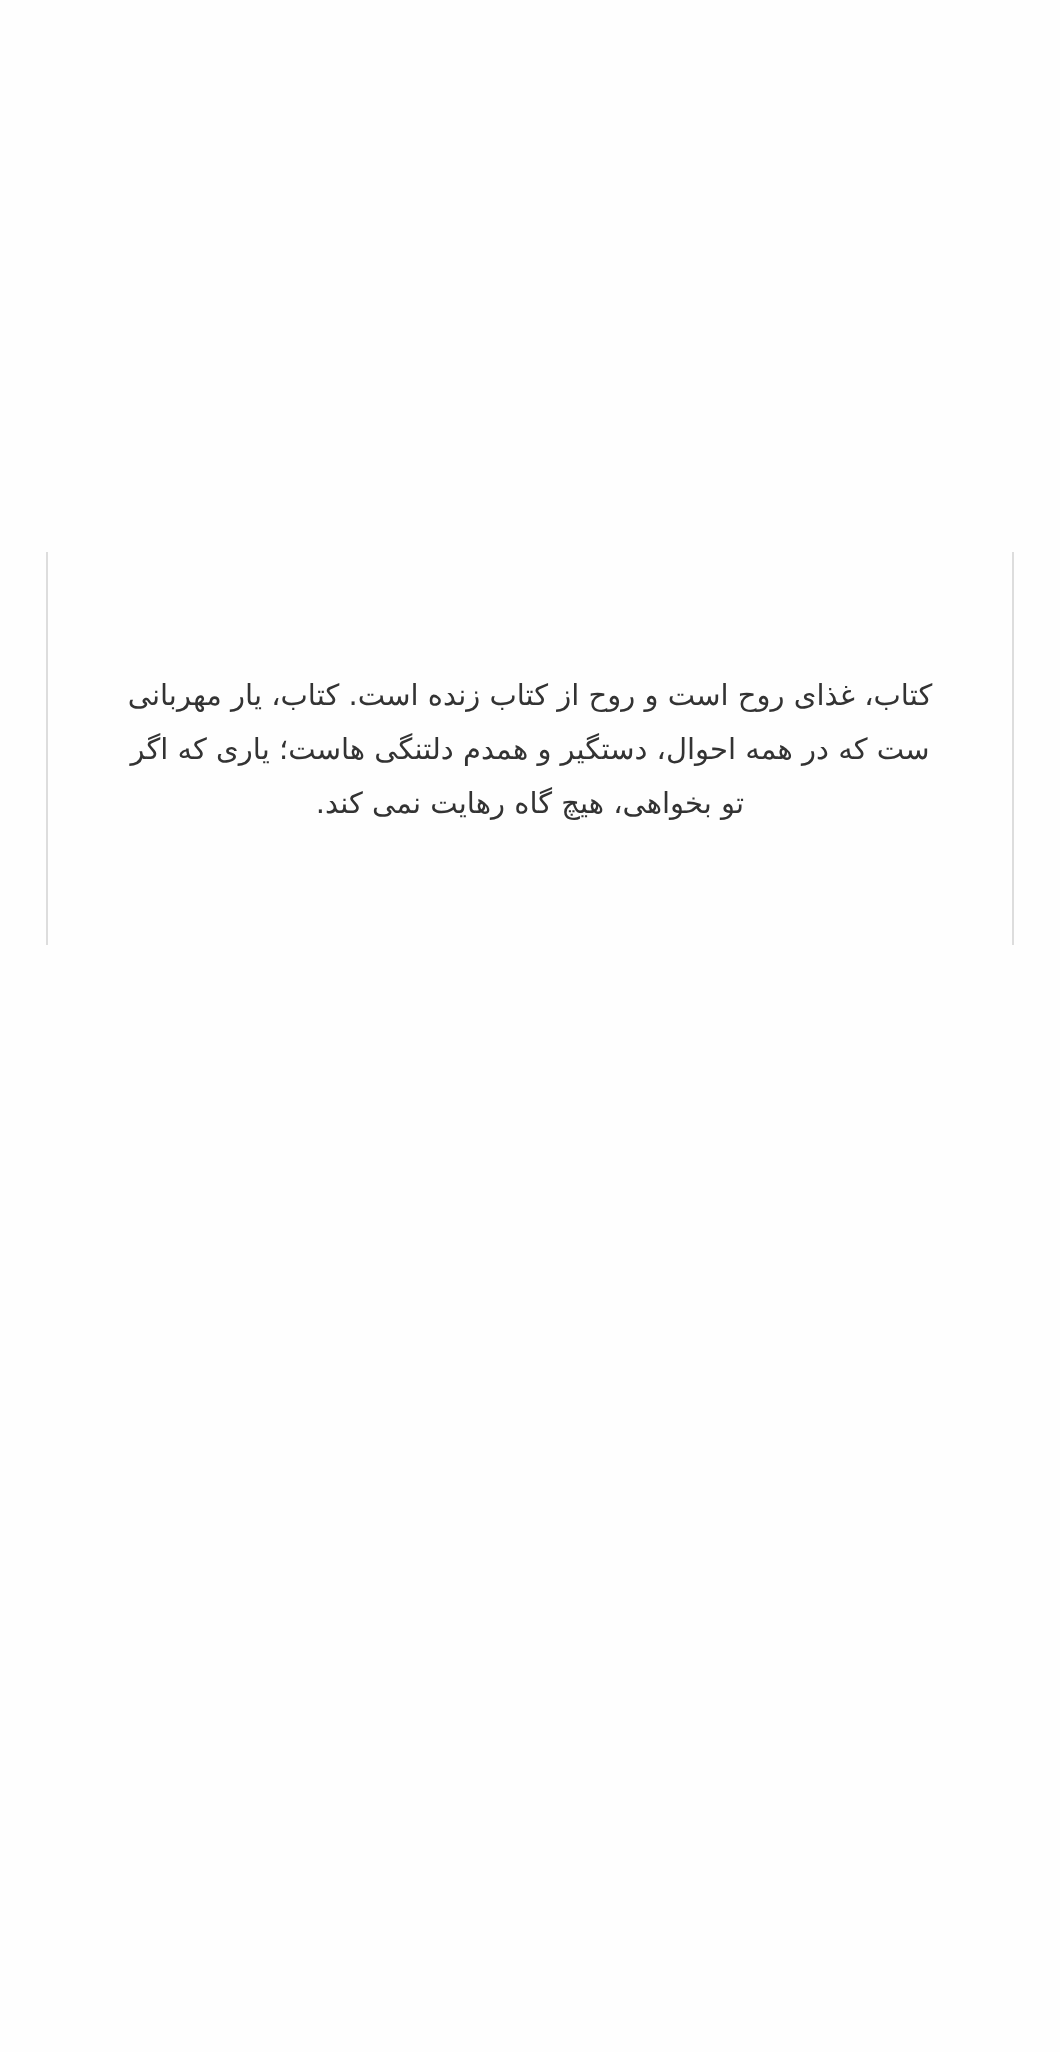کتاب، غذای روح است و روح از کتاب زنده است. کتاب، یار مهربانی ست که در همه احوال، دستگیر و همدم دلتنگی هاست؛ یاری که اگر تو بخواهی، هیچ گاه رهایت نمی کند.